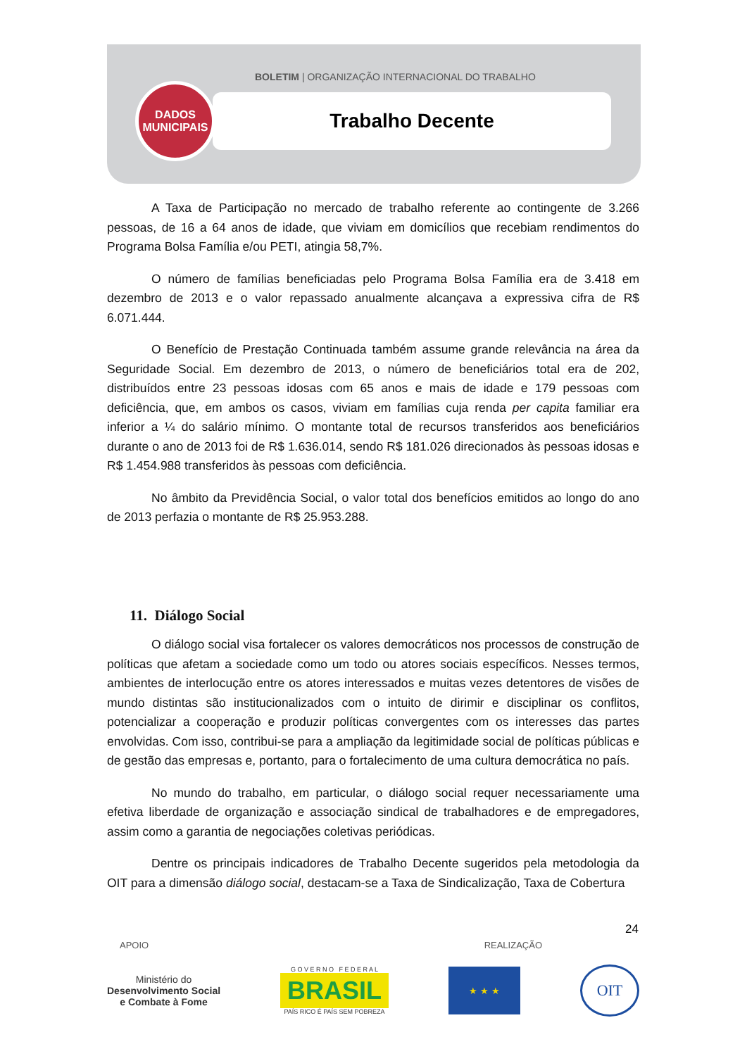BOLETIM | ORGANIZAÇÃO INTERNACIONAL DO TRABALHO
Trabalho Decente
DADOS
MUNICIPAIS
A Taxa de Participação no mercado de trabalho referente ao contingente de 3.266 pessoas, de 16 a 64 anos de idade, que viviam em domicílios que recebiam rendimentos do Programa Bolsa Família e/ou PETI, atingia 58,7%.
O número de famílias beneficiadas pelo Programa Bolsa Família era de 3.418 em dezembro de 2013 e o valor repassado anualmente alcançava a expressiva cifra de R$ 6.071.444.
O Benefício de Prestação Continuada também assume grande relevância na área da Seguridade Social. Em dezembro de 2013, o número de beneficiários total era de 202, distribuídos entre 23 pessoas idosas com 65 anos e mais de idade e 179 pessoas com deficiência, que, em ambos os casos, viviam em famílias cuja renda per capita familiar era inferior a ¼ do salário mínimo. O montante total de recursos transferidos aos beneficiários durante o ano de 2013 foi de R$ 1.636.014, sendo R$ 181.026 direcionados às pessoas idosas e R$ 1.454.988 transferidos às pessoas com deficiência.
No âmbito da Previdência Social, o valor total dos benefícios emitidos ao longo do ano de 2013 perfazia o montante de R$ 25.953.288.
11. Diálogo Social
O diálogo social visa fortalecer os valores democráticos nos processos de construção de políticas que afetam a sociedade como um todo ou atores sociais específicos. Nesses termos, ambientes de interlocução entre os atores interessados e muitas vezes detentores de visões de mundo distintas são institucionalizados com o intuito de dirimir e disciplinar os conflitos, potencializar a cooperação e produzir políticas convergentes com os interesses das partes envolvidas. Com isso, contribui-se para a ampliação da legitimidade social de políticas públicas e de gestão das empresas e, portanto, para o fortalecimento de uma cultura democrática no país.
No mundo do trabalho, em particular, o diálogo social requer necessariamente uma efetiva liberdade de organização e associação sindical de trabalhadores e de empregadores, assim como a garantia de negociações coletivas periódicas.
Dentre os principais indicadores de Trabalho Decente sugeridos pela metodologia da OIT para a dimensão diálogo social, destacam-se a Taxa de Sindicalização, Taxa de Cobertura
24
APOIO REALIZAÇÃO
Ministério do
Desenvolvimento Social
e Combate à Fome
G O V E R N O F E D E R A L
BRASIL
PAÍS RICO É PAÍS SEM POBREZA
★ ★ ★
OIT